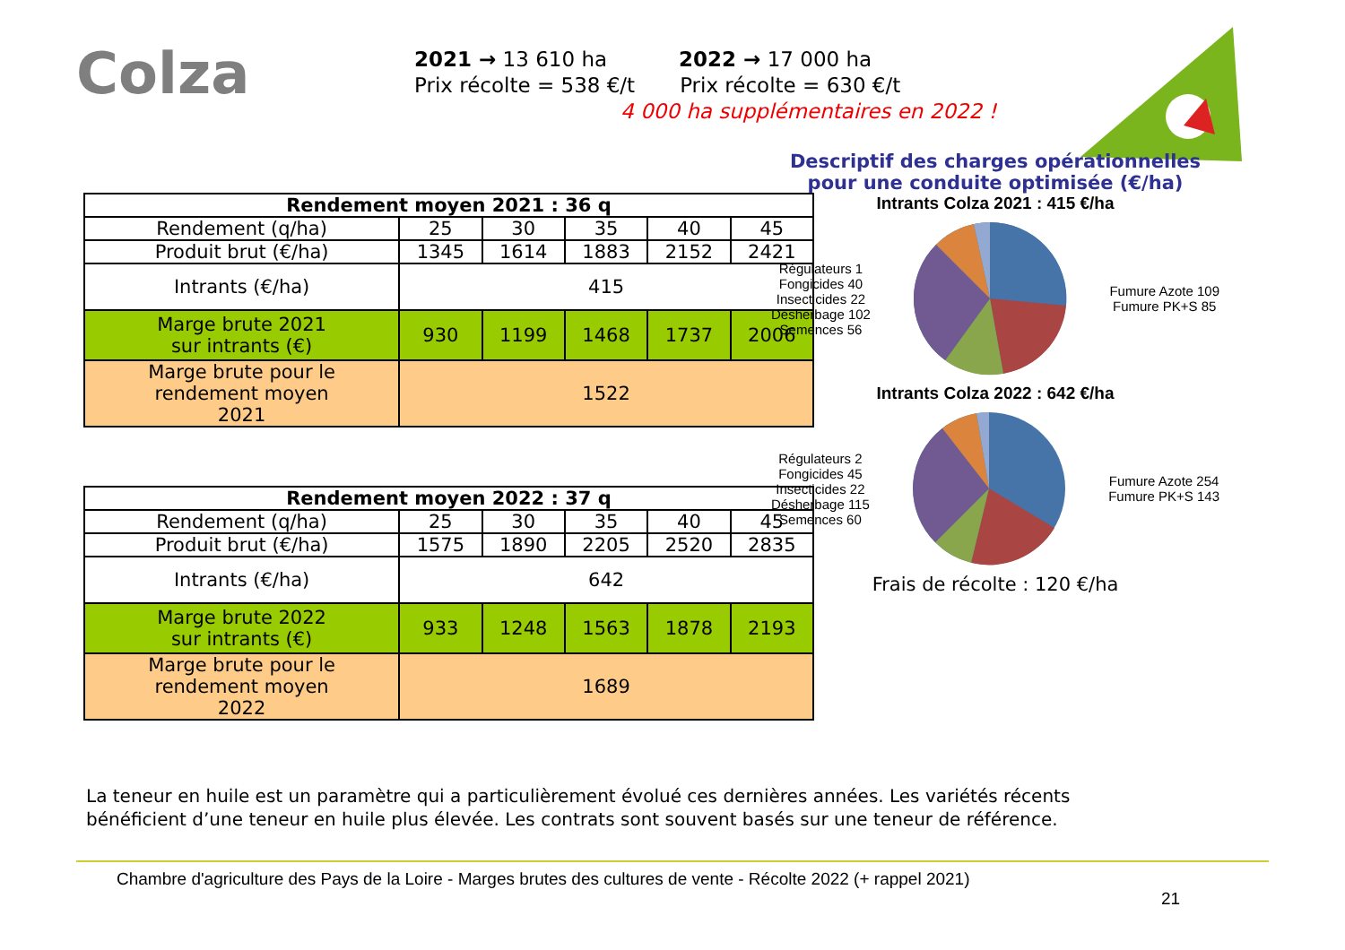Colza
2021 → 13 610 ha 2022 → 17 000 ha
Prix récolte = 538 €/t Prix récolte = 630 €/t
4 000 ha supplémentaires en 2022 !
| Rendement moyen 2021 : 36 q | | | | | |
| --- | --- | --- | --- | --- | --- |
| Rendement (q/ha) | 25 | 30 | 35 | 40 | 45 |
| Produit brut (€/ha) | 1345 | 1614 | 1883 | 2152 | 2421 |
| Intrants (€/ha) | 415 | | | | |
| Marge brute 2021 sur intrants (€) | 930 | 1199 | 1468 | 1737 | 2006 |
| Marge brute pour le rendement moyen 2021 | 1522 | | | | |
| Rendement moyen 2022 : 37 q | | | | | |
| --- | --- | --- | --- | --- | --- |
| Rendement (q/ha) | 25 | 30 | 35 | 40 | 45 |
| Produit brut (€/ha) | 1575 | 1890 | 2205 | 2520 | 2835 |
| Intrants (€/ha) | 642 | | | | |
| Marge brute 2022 sur intrants (€) | 933 | 1248 | 1563 | 1878 | 2193 |
| Marge brute pour le rendement moyen 2022 | 1689 | | | | |
Descriptif des charges opérationnelles pour une conduite optimisée (€/ha)
Intrants Colza 2021 : 415 €/ha
Régulateurs 1
Fongicides 40
Insecticides 22
Désherbage 102
Semences 56
Fumure Azote 109
Fumure PK+S 85
Intrants Colza 2022 : 642 €/ha
Régulateurs 2
Fongicides 45
Insecticides 22
Désherbage 115
Semences 60
Fumure Azote 254
Fumure PK+S 143
Frais de récolte : 120 €/ha
La teneur en huile est un paramètre qui a particulièrement évolué ces dernières années. Les variétés récents
bénéficient d’une teneur en huile plus élevée. Les contrats sont souvent basés sur une teneur de référence.
Chambre d'agriculture des Pays de la Loire - Marges brutes des cultures de vente - Récolte 2022 (+ rappel 2021)
21